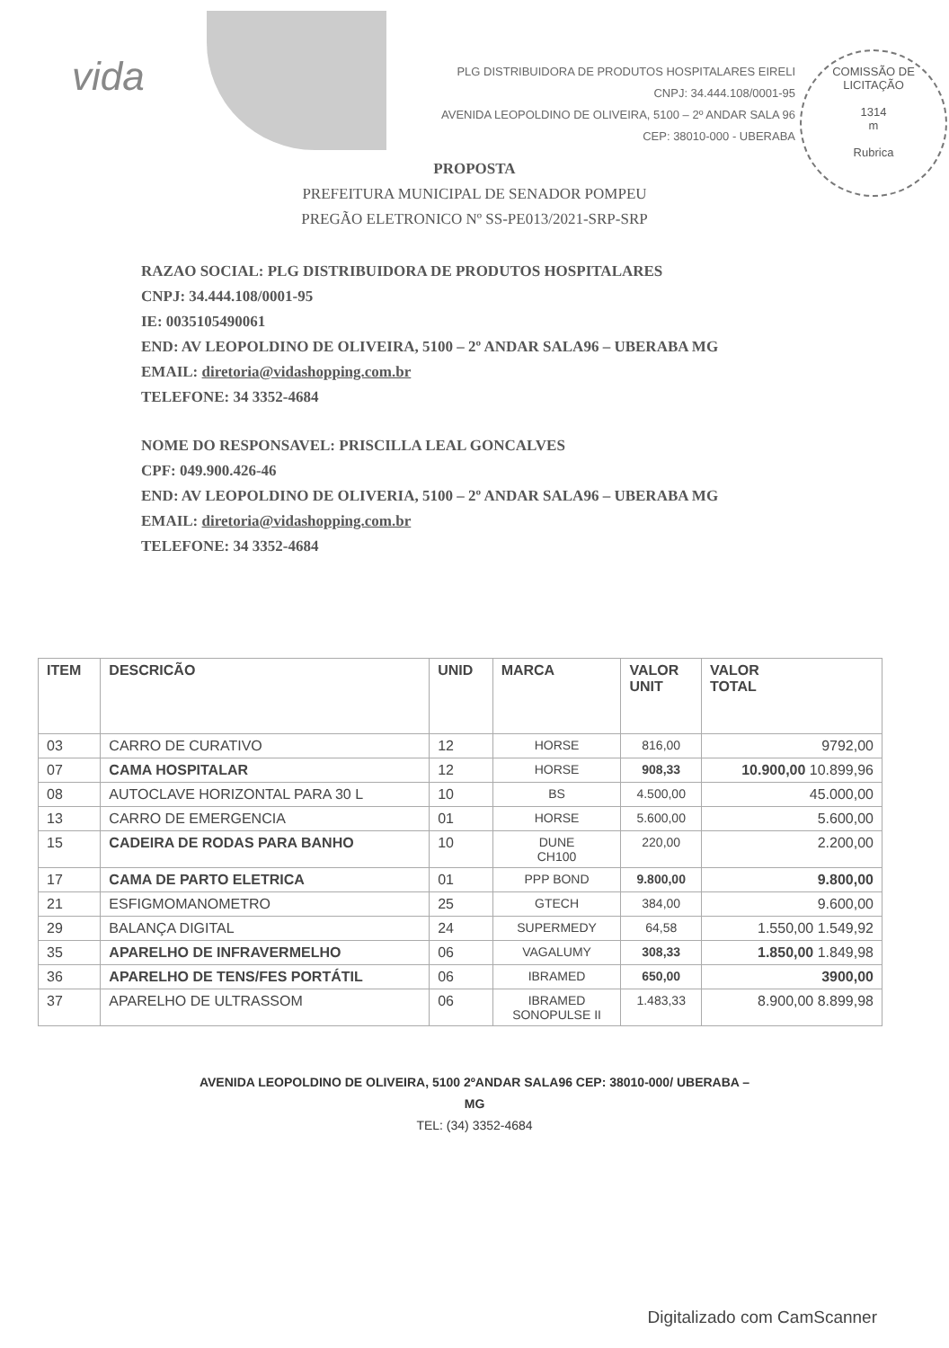vida
COMISSÃO DE LICITAÇÃO
1314
m
Rubrica
PLG DISTRIBUIDORA DE PRODUTOS HOSPITALARES EIRELI
CNPJ: 34.444.108/0001-95
AVENIDA LEOPOLDINO DE OLIVEIRA, 5100 – 2º ANDAR SALA 96
CEP: 38010-000 - UBERABA
PROPOSTA
PREFEITURA MUNICIPAL DE SENADOR POMPEU
PREGÃO ELETRONICO Nº SS-PE013/2021-SRP-SRP
RAZAO SOCIAL: PLG DISTRIBUIDORA DE PRODUTOS HOSPITALARES
CNPJ: 34.444.108/0001-95
IE: 0035105490061
END: AV LEOPOLDINO DE OLIVEIRA, 5100 – 2º ANDAR SALA96 – UBERABA MG
EMAIL: diretoria@vidashopping.com.br
TELEFONE: 34 3352-4684
NOME DO RESPONSAVEL: PRISCILLA LEAL GONCALVES
CPF: 049.900.426-46
END: AV LEOPOLDINO DE OLIVERIA, 5100 – 2º ANDAR SALA96 – UBERABA MG
EMAIL: diretoria@vidashopping.com.br
TELEFONE: 34 3352-4684
| ITEM | DESCRICÃO | UNID | MARCA | VALOR UNIT | VALOR TOTAL |
| --- | --- | --- | --- | --- | --- |
| 03 | CARRO DE CURATIVO | 12 | HORSE | 816,00 | 9792,00 |
| 07 | CAMA HOSPITALAR | 12 | HORSE | 908,33 | 10.900,00 10.899,96 |
| 08 | AUTOCLAVE HORIZONTAL PARA 30 L | 10 | BS | 4.500,00 | 45.000,00 |
| 13 | CARRO DE EMERGENCIA | 01 | HORSE | 5.600,00 | 5.600,00 |
| 15 | CADEIRA DE RODAS PARA BANHO | 10 | DUNE CH100 | 220,00 | 2.200,00 |
| 17 | CAMA DE PARTO ELETRICA | 01 | PPP BOND | 9.800,00 | 9.800,00 |
| 21 | ESFIGMOMANOMETRO | 25 | GTECH | 384,00 | 9.600,00 |
| 29 | BALANÇA DIGITAL | 24 | SUPERMEDY | 64,58 | 1.550,00 1.549,92 |
| 35 | APARELHO DE INFRAVERMELHO | 06 | VAGALUMY | 308,33 | 1.850,00 1.849,98 |
| 36 | APARELHO DE TENS/FES PORTÁTIL | 06 | IBRAMED | 650,00 | 3900,00 |
| 37 | APARELHO DE ULTRASSOM | 06 | IBRAMED SONOPULSE II | 1.483,33 | 8.900,00 8.899,98 |
AVENIDA LEOPOLDINO DE OLIVEIRA, 5100 2ºANDAR SALA96 CEP: 38010-000/ UBERABA –
MG
TEL: (34) 3352-4684
Digitalizado com CamScanner